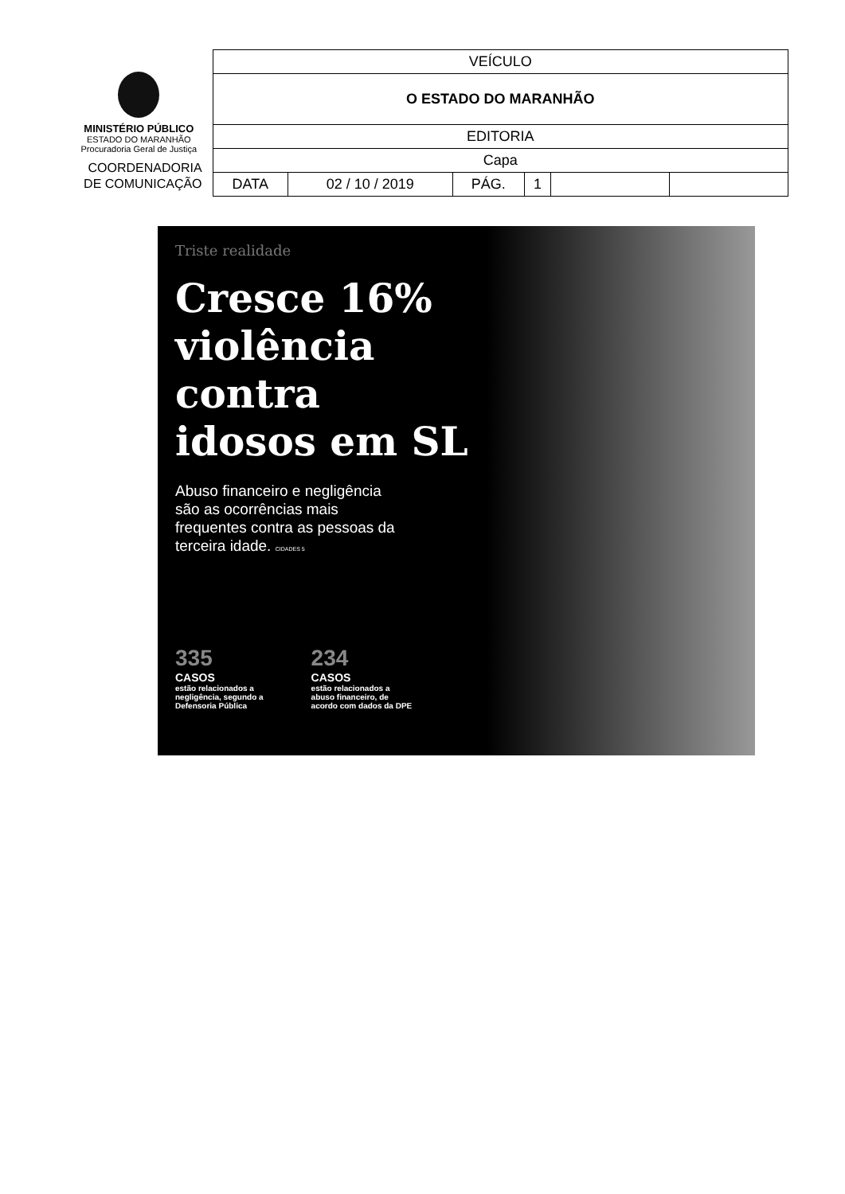MINISTÉRIO PÚBLICO
ESTADO DO MARANHÃO
Procuradoria Geral de Justiça
COORDENADORIA
DE COMUNICAÇÃO
| VEÍCULO | | | | | |
| O ESTADO DO MARANHÃO | | | | | |
| EDITORIA | | | | | |
| Capa | | | | | |
| DATA | 02 / 10 / 2019 | PÁG. | 1 | | |
Triste realidade
Cresce 16%
violência
contra
idosos em SL
Abuso financeiro e negligência são as ocorrências mais frequentes contra as pessoas da terceira idade. CIDADES 5
335
CASOS
estão relacionados a
negligência, segundo a
Defensoria Pública
234
CASOS
estão relacionados a
abuso financeiro, de
acordo com dados da DPE